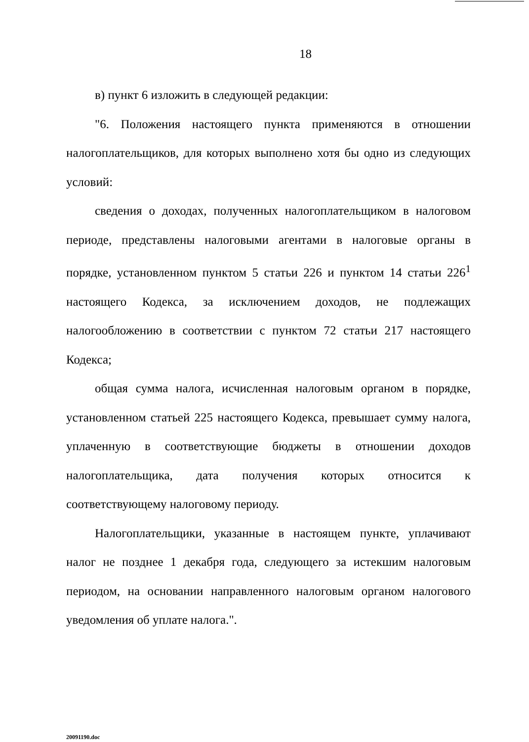18
в) пункт 6 изложить в следующей редакции:
"6. Положения настоящего пункта применяются в отношении налогоплательщиков, для которых выполнено хотя бы одно из следующих условий:
сведения о доходах, полученных налогоплательщиком в налоговом периоде, представлены налоговыми агентами в налоговые органы в порядке, установленном пунктом 5 статьи 226 и пунктом 14 статьи 226<sup>1</sup> настоящего Кодекса, за исключением доходов, не подлежащих налогообложению в соответствии с пунктом 72 статьи 217 настоящего Кодекса;
общая сумма налога, исчисленная налоговым органом в порядке, установленном статьей 225 настоящего Кодекса, превышает сумму налога, уплаченную в соответствующие бюджеты в отношении доходов налогоплательщика, дата получения которых относится к соответствующему налоговому периоду.
Налогоплательщики, указанные в настоящем пункте, уплачивают налог не позднее 1 декабря года, следующего за истекшим налоговым периодом, на основании направленного налоговым органом налогового уведомления об уплате налога.".
20091190.doc